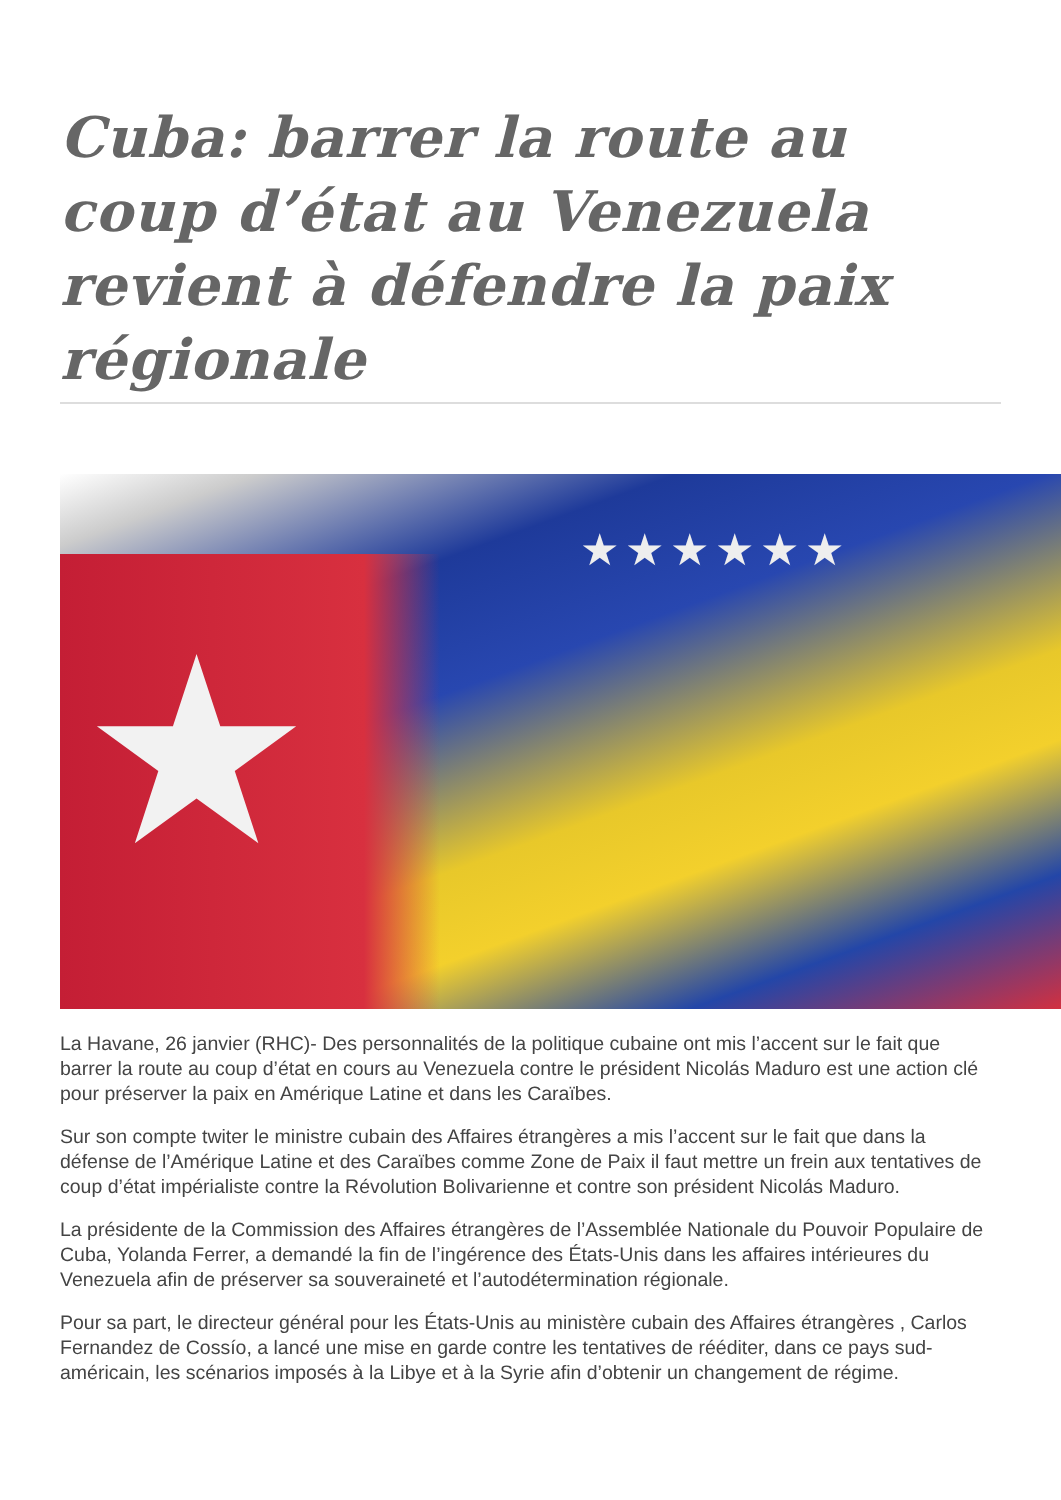Cuba: barrer la route au coup d’état au Venezuela revient à défendre la paix régionale
★
★★★★★★
La Havane, 26 janvier (RHC)- Des personnalités de la politique cubaine ont mis l’accent sur le fait que barrer la route au coup d’état en cours au Venezuela contre le président Nicolás Maduro est une action clé pour préserver la paix en Amérique Latine et dans les Caraïbes.
Sur son compte twiter le ministre cubain des Affaires étrangères a mis l’accent sur le fait que dans la défense de l’Amérique Latine et des Caraïbes comme Zone de Paix il faut mettre un frein aux tentatives de coup d’état impérialiste contre la Révolution Bolivarienne et contre son président Nicolás Maduro.
La présidente de la Commission des Affaires étrangères de l’Assemblée Nationale du Pouvoir Populaire de Cuba, Yolanda Ferrer, a demandé la fin de l’ingérence des États-Unis dans les affaires intérieures du Venezuela afin de préserver sa souveraineté et l’autodétermination régionale.
Pour sa part, le directeur général pour les États-Unis au ministère cubain des Affaires étrangères , Carlos Fernandez de Cossío, a lancé une mise en garde contre les tentatives de rééditer, dans ce pays sud-américain, les scénarios imposés à la Libye et à la Syrie afin d’obtenir un changement de régime.